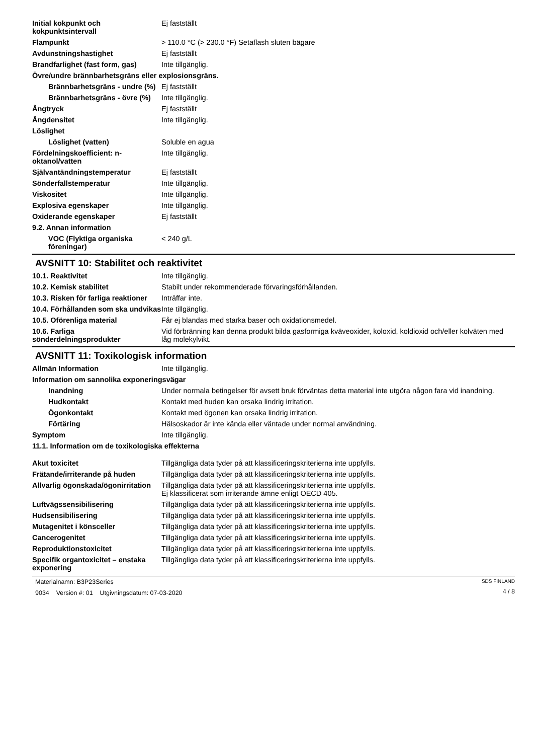Initial kokpunkt och kokpunktsintervall
Ej fastställt
Flampunkt > 110.0 °C (> 230.0 °F) Setaflash sluten bägare
Avdunstningshastighet Ej fastställt
Brandfarlighet (fast form, gas)
Inte tillgänglig.
Övre/undre brännbarhetsgräns eller explosionsgräns.
Brännbarhetsgräns - undre (%)
Ej fastställt
Brännbarhetsgräns - övre (%)
Inte tillgänglig.
Ångtryck Ej fastställt
Ångdensitet Inte tillgänglig.
Löslighet
Löslighet (vatten) Soluble en agua
Fördelningskoefficient: n-oktanol/vatten
Inte tillgänglig.
Självantändningstemperatur Ej fastställt
Sönderfallstemperatur Inte tillgänglig.
Viskositet Inte tillgänglig.
Explosiva egenskaper Inte tillgänglig.
Oxiderande egenskaper Ej fastställt
9.2. Annan information
VOC (Flyktiga organiska föreningar)
< 240 g/L
AVSNITT 10: Stabilitet och reaktivitet
10.1. Reaktivitet Inte tillgänglig.
10.2. Kemisk stabilitet Stabilt under rekommenderade förvaringsförhållanden.
10.3. Risken för farliga reaktioner
Inträffar inte.
10.4. Förhållanden som ska undvikas
Inte tillgänglig.
10.5. Oförenliga material Får ej blandas med starka baser och oxidationsmedel.
10.6. Farliga sönderdelningsprodukter
Vid förbränning kan denna produkt bilda gasformiga kväveoxider, koloxid, koldioxid och/eller kolväten med låg molekylvikt.
AVSNITT 11: Toxikologisk information
Allmän Information Inte tillgänglig.
Information om sannolika exponeringsvägar
Inandning Under normala betingelser för avsett bruk förväntas detta material inte utgöra någon fara vid inandning.
Hudkontakt Kontakt med huden kan orsaka lindrig irritation.
Ögonkontakt Kontakt med ögonen kan orsaka lindrig irritation.
Förtäring Hälsoskador är inte kända eller väntade under normal användning.
Symptom Inte tillgänglig.
11.1. Information om de toxikologiska effekterna
Akut toxicitet Tillgängliga data tyder på att klassificeringskriterierna inte uppfylls.
Frätande/irriterande på huden Tillgängliga data tyder på att klassificeringskriterierna inte uppfylls.
Allvarlig ögonskada/ögonirritation
Tillgängliga data tyder på att klassificeringskriterierna inte uppfylls.
Ej klassificerat som irriterande ämne enligt OECD 405.
Luftvägssensibilisering Tillgängliga data tyder på att klassificeringskriterierna inte uppfylls.
Hudsensibilisering Tillgängliga data tyder på att klassificeringskriterierna inte uppfylls.
Mutagenitet i könsceller Tillgängliga data tyder på att klassificeringskriterierna inte uppfylls.
Cancerogenitet Tillgängliga data tyder på att klassificeringskriterierna inte uppfylls.
Reproduktionstoxicitet Tillgängliga data tyder på att klassificeringskriterierna inte uppfylls.
Specifik organtoxicitet – enstaka exponering
Tillgängliga data tyder på att klassificeringskriterierna inte uppfylls.
Materialnamn: B3P23Series
9034 Version #: 01 Utgivningsdatum: 07-03-2020
SDS FINLAND
4 / 8